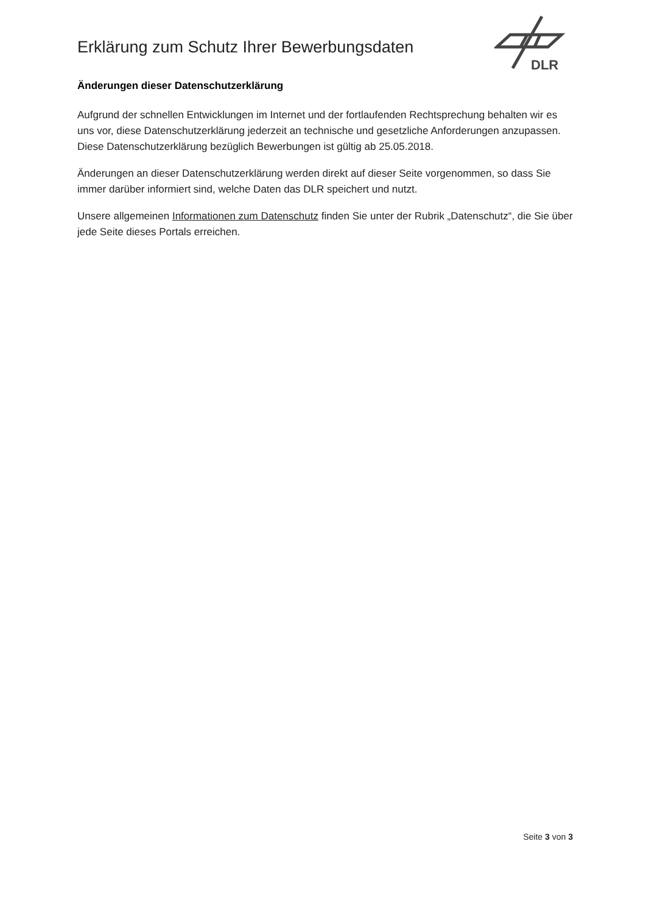Erklärung zum Schutz Ihrer Bewerbungsdaten
DLR
Änderungen dieser Datenschutzerklärung
Aufgrund der schnellen Entwicklungen im Internet und der fortlaufenden Rechtsprechung behalten wir es uns vor, diese Datenschutzerklärung jederzeit an technische und gesetzliche Anforderungen anzupassen. Diese Datenschutzerklärung bezüglich Bewerbungen ist gültig ab 25.05.2018.
Änderungen an dieser Datenschutzerklärung werden direkt auf dieser Seite vorgenommen, so dass Sie immer darüber informiert sind, welche Daten das DLR speichert und nutzt.
Unsere allgemeinen Informationen zum Datenschutz finden Sie unter der Rubrik „Datenschutz“, die Sie über jede Seite dieses Portals erreichen.
Seite 3 von 3